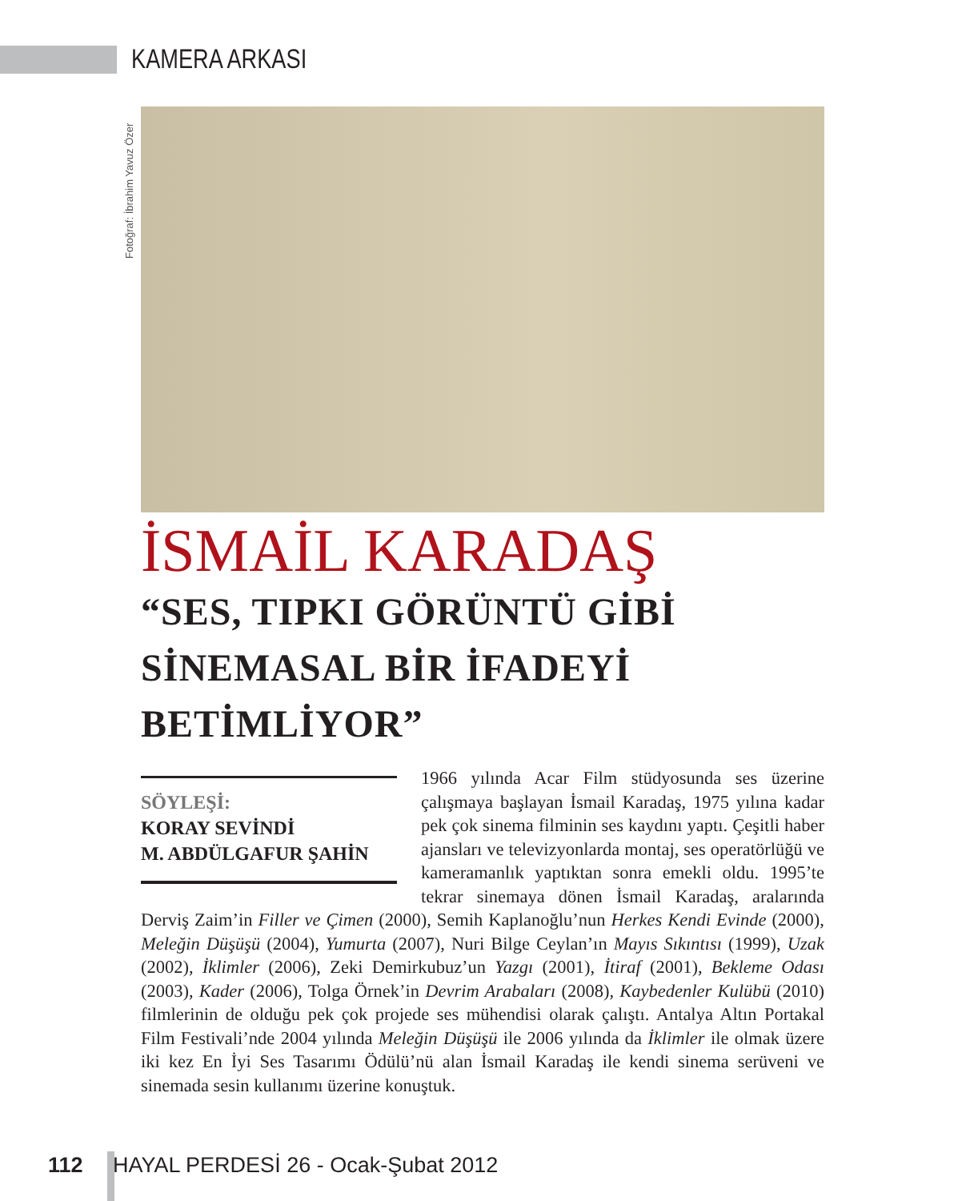KAMERA ARKASI
Fotoğraf: İbrahim Yavuz Özer
İSMAİL KARADAŞ
“SES, TIPKI GÖRÜNTÜ GİBİ SİNEMASAL BİR İFADEYİ BETİMLİYOR”
SÖYLEŞİ:
KORAY SEVİNDİ
M. ABDÜLGAFUR ŞAHİN
1966 yılında Acar Film stüdyosunda ses üzerine çalışmaya başlayan İsmail Karadaş, 1975 yılına kadar pek çok sinema filminin ses kaydını yaptı. Çeşitli haber ajansları ve televizyonlarda montaj, ses operatörlüğü ve kameramanlık yaptıktan sonra emekli oldu. 1995’te tekrar sinemaya dönen İsmail Karadaş, aralarında Derviş Zaim’in Filler ve Çimen (2000), Semih Kaplanoğlu’nun Herkes Kendi Evinde (2000), Meleğin Düşüşü (2004), Yumurta (2007), Nuri Bilge Ceylan’ın Mayıs Sıkıntısı (1999), Uzak (2002), İklimler (2006), Zeki Demirkubuz’un Yazgı (2001), İtiraf (2001), Bekleme Odası (2003), Kader (2006), Tolga Örnek’in Devrim Arabaları (2008), Kaybedenler Kulübü (2010) filmlerinin de olduğu pek çok projede ses mühendisi olarak çalıştı. Antalya Altın Portakal Film Festivali’nde 2004 yılında Meleğin Düşüşü ile 2006 yılında da İklimler ile olmak üzere iki kez En İyi Ses Tasarımı Ödülü’nü alan İsmail Karadaş ile kendi sinema serüveni ve sinemada sesin kullanımı üzerine konuştuk.
112 HAYAL PERDESİ 26 - Ocak-Şubat 2012